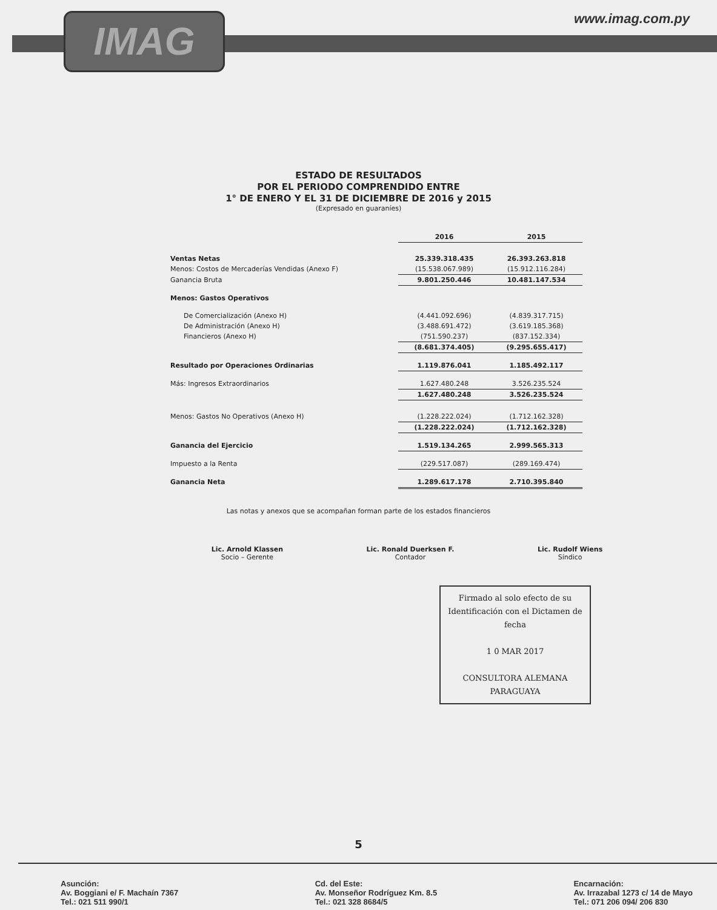IMAG www.imag.com.py
ESTADO DE RESULTADOS
POR EL PERIODO COMPRENDIDO ENTRE
1° DE ENERO Y EL 31 DE DICIEMBRE DE 2016 y 2015
(Expresado en guaraníes)
| | 2016 | 2015 |
| Ventas Netas | 25.339.318.435 | 26.393.263.818 |
| Menos: Costos de Mercaderías Vendidas (Anexo F) | (15.538.067.989) | (15.912.116.284) |
| Ganancia Bruta | 9.801.250.446 | 10.481.147.534 |
| Menos: Gastos Operativos | | |
| De Comercialización (Anexo H) | (4.441.092.696) | (4.839.317.715) |
| De Administración (Anexo H) | (3.488.691.472) | (3.619.185.368) |
| Financieros (Anexo H) | (751.590.237) | (837.152.334) |
| | (8.681.374.405) | (9.295.655.417) |
| Resultado por Operaciones Ordinarias | 1.119.876.041 | 1.185.492.117 |
| Más: Ingresos Extraordinarios | 1.627.480.248 | 3.526.235.524 |
| | 1.627.480.248 | 3.526.235.524 |
| Menos: Gastos No Operativos (Anexo H) | (1.228.222.024) | (1.712.162.328) |
| | (1.228.222.024) | (1.712.162.328) |
| Ganancia del Ejercicio | 1.519.134.265 | 2.999.565.313 |
| Impuesto a la Renta | (229.517.087) | (289.169.474) |
| Ganancia Neta | 1.289.617.178 | 2.710.395.840 |
Las notas y anexos que se acompañan forman parte de los estados financieros
Lic. Arnold Klassen
Socio – Gerente
Lic. Ronald Duerksen F.
Contador
Lic. Rudolf Wiens
Síndico
Firmado al solo efecto de su Identificación con el Dictamen de fecha
1 0 MAR 2017
CONSULTORA ALEMANA PARAGUAYA
5
Asunción:
Av. Boggiani e/ F. Machaín 7367
Tel.: 021 511 990/1
Cd. del Este:
Av. Monseñor Rodríguez Km. 8.5
Tel.: 021 328 8684/5
Encarnación:
Av. Irrazabal 1273 c/ 14 de Mayo
Tel.: 071 206 094/ 206 830